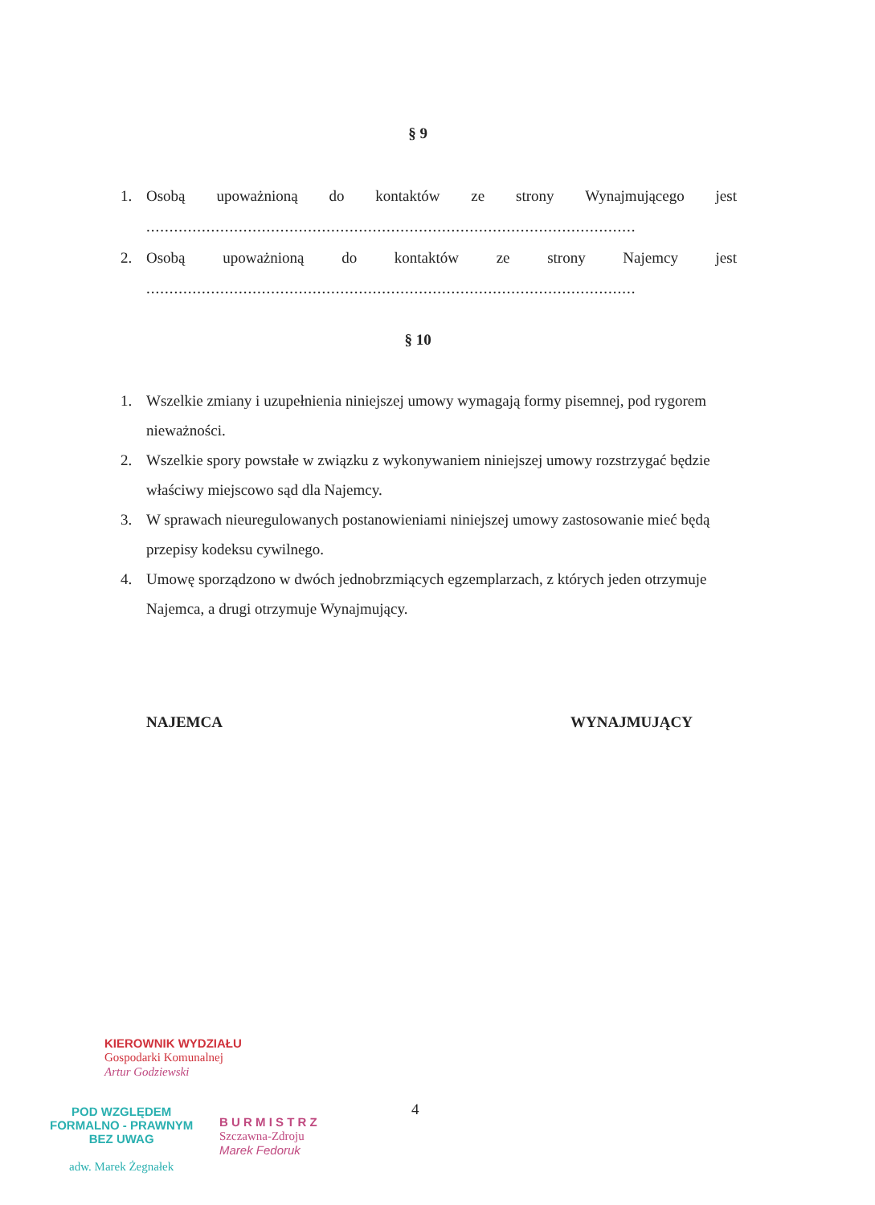§ 9
1. Osobą upoważnioną do kontaktów ze strony Wynajmującego jest
..........................................................................................................
2. Osobą upoważnioną do kontaktów ze strony Najemcy jest
..........................................................................................................
§ 10
1. Wszelkie zmiany i uzupełnienia niniejszej umowy wymagają formy pisemnej, pod rygorem nieważności.
2. Wszelkie spory powstałe w związku z wykonywaniem niniejszej umowy rozstrzygać będzie właściwy miejscowo sąd dla Najemcy.
3. W sprawach nieuregulowanych postanowieniami niniejszej umowy zastosowanie mieć będą przepisy kodeksu cywilnego.
4. Umowę sporządzono w dwóch jednobrzmiących egzemplarzach, z których jeden otrzymuje Najemca, a drugi otrzymuje Wynajmujący.
NAJEMCA WYNAJMUJĄCY
KIEROWNIK WYDZIAŁU
Gospodarki Komunalnej
Artur Godziewski
POD WZGLĘDEM
FORMALNO - PRAWNYM
BEZ UWAG
adw. Marek Żegnałek
B U R M I S T R Z
Szczawna-Zdroju
Marek Fedoruk
4